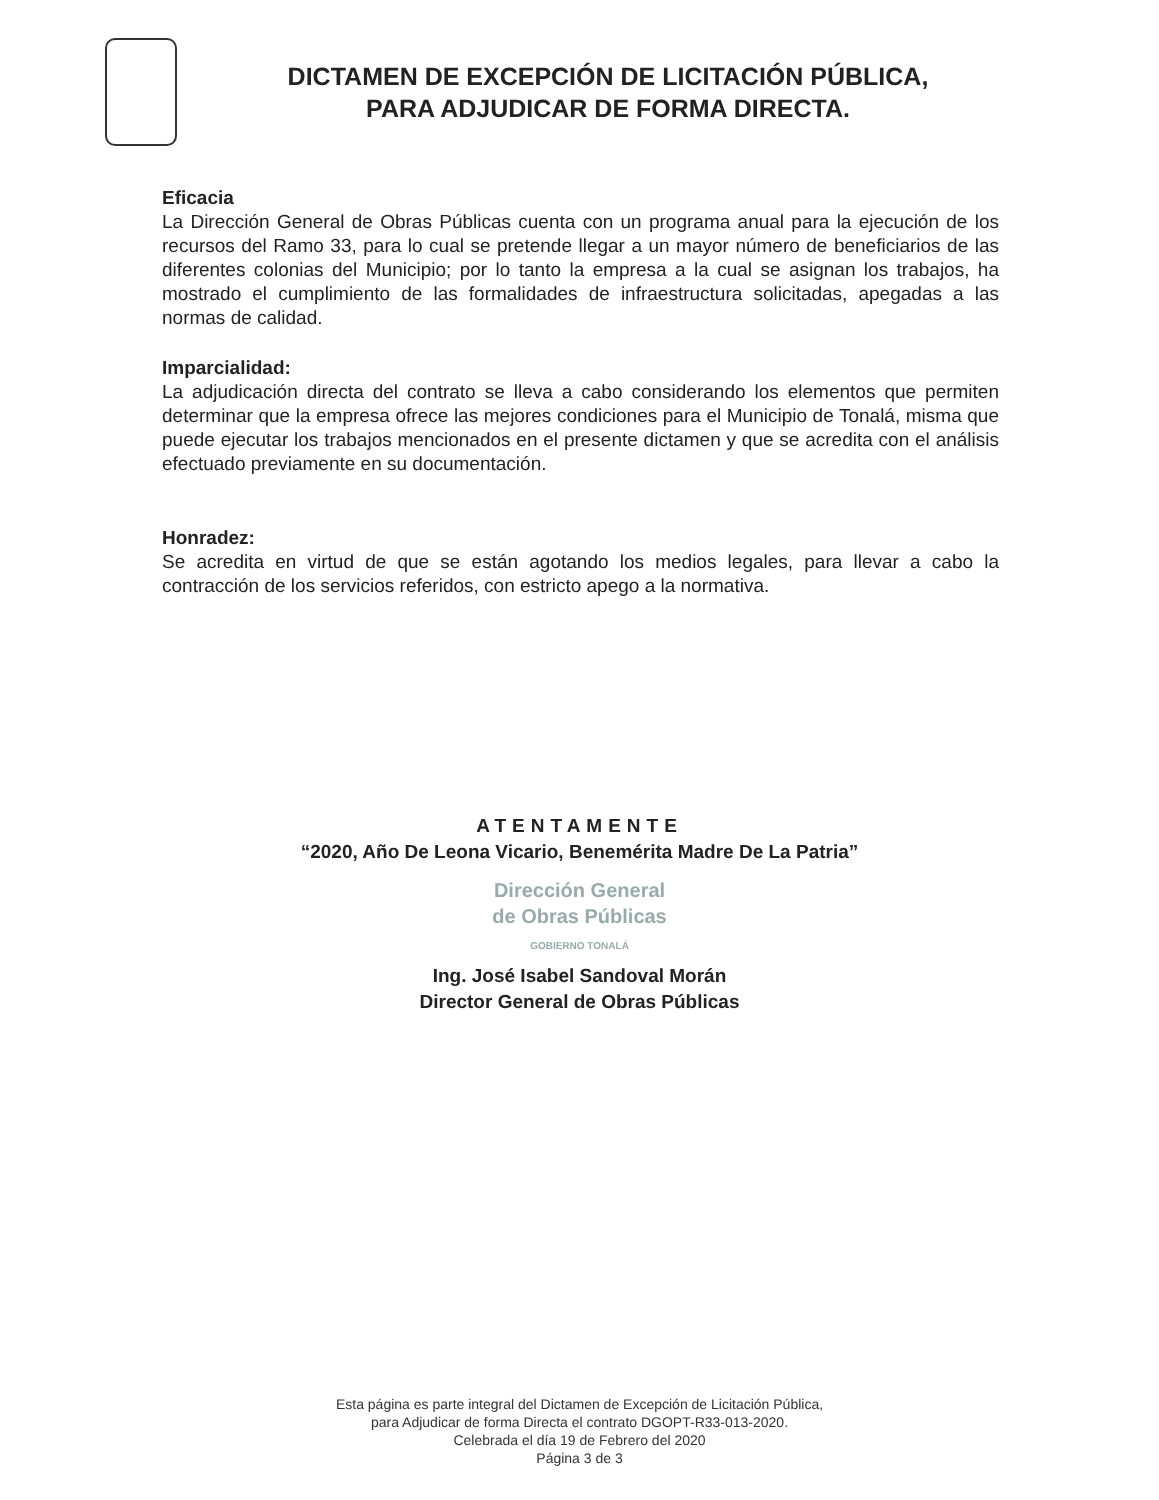DICTAMEN DE EXCEPCIÓN DE LICITACIÓN PÚBLICA,
PARA ADJUDICAR DE FORMA DIRECTA.
Eficacia
La Dirección General de Obras Públicas cuenta con un programa anual para la ejecución de los recursos del Ramo 33, para lo cual se pretende llegar a un mayor número de beneficiarios de las diferentes colonias del Municipio; por lo tanto la empresa a la cual se asignan los trabajos, ha mostrado el cumplimiento de las formalidades de infraestructura solicitadas, apegadas a las normas de calidad.
Imparcialidad:
La adjudicación directa del contrato se lleva a cabo considerando los elementos que permiten determinar que la empresa ofrece las mejores condiciones para el Municipio de Tonalá, misma que puede ejecutar los trabajos mencionados en el presente dictamen y que se acredita con el análisis efectuado previamente en su documentación.
Honradez:
Se acredita en virtud de que se están agotando los medios legales, para llevar a cabo la contracción de los servicios referidos, con estricto apego a la normativa.
ATENTAMENTE
“2020, Año De Leona Vicario, Benemérita Madre De La Patria”
Dirección General
de Obras Públicas
GOBIERNO TONALÁ
Ing. José Isabel Sandoval Morán
Director General de Obras Públicas
Esta página es parte integral del Dictamen de Excepción de Licitación Pública,
para Adjudicar de forma Directa el contrato DGOPT-R33-013-2020.
Celebrada el día 19 de Febrero del 2020
Página 3 de 3